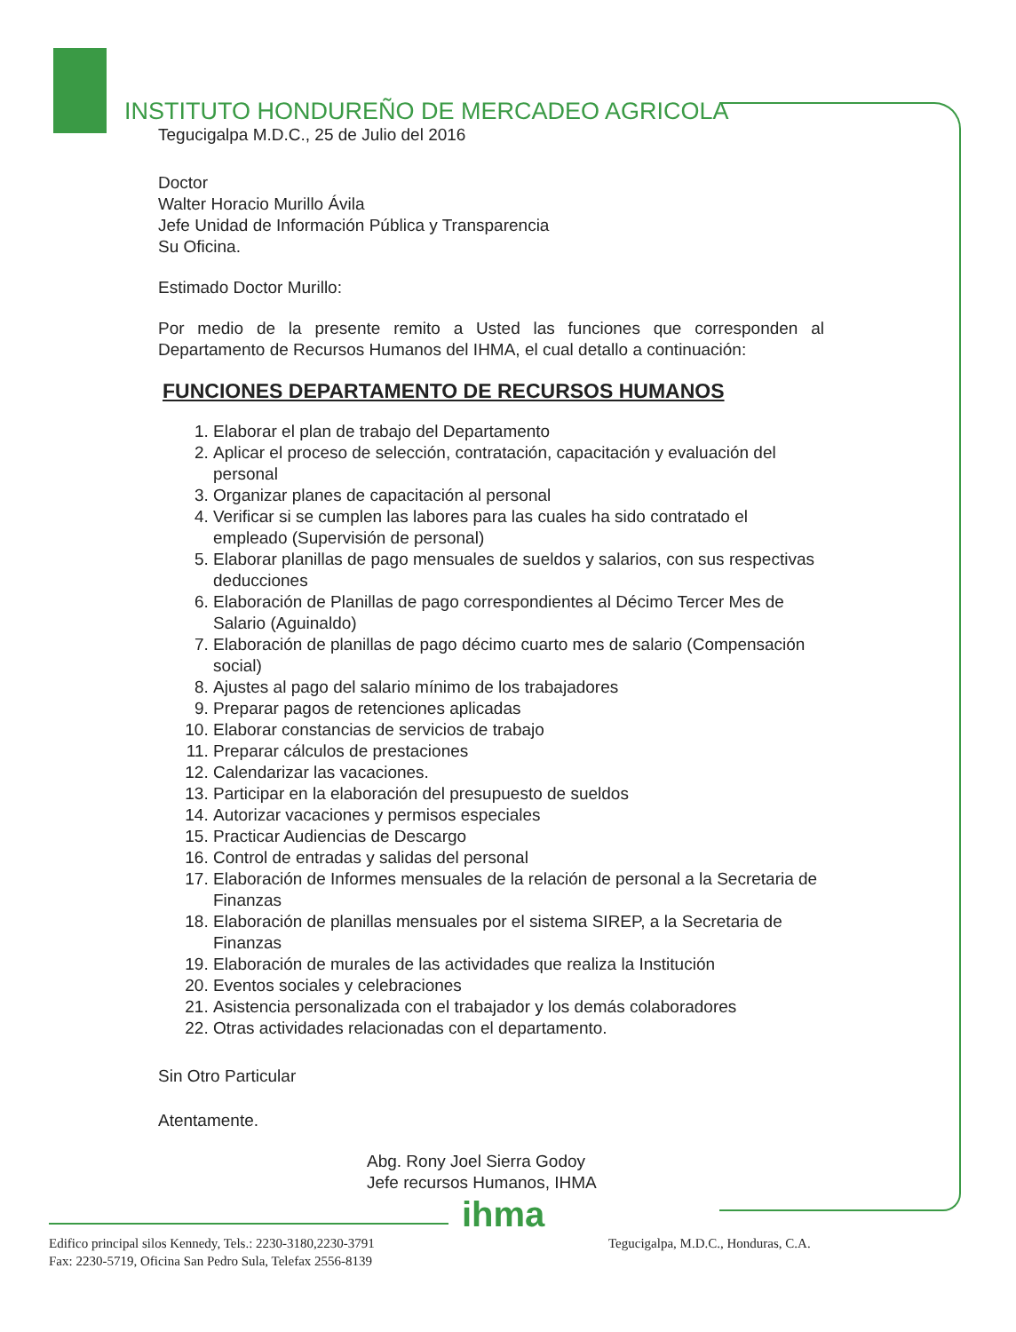INSTITUTO HONDUREÑO DE MERCADEO AGRICOLA
Tegucigalpa M.D.C., 25 de Julio del 2016
Doctor
Walter Horacio Murillo Ávila
Jefe Unidad de Información Pública y Transparencia
Su Oficina.
Estimado Doctor Murillo:
Por medio de la presente remito a Usted las funciones que corresponden al Departamento de Recursos Humanos del IHMA, el cual detallo a continuación:
FUNCIONES DEPARTAMENTO DE RECURSOS HUMANOS
1. Elaborar el plan de trabajo del Departamento
2. Aplicar el proceso de selección, contratación, capacitación y evaluación del personal
3. Organizar planes de capacitación al personal
4. Verificar si se cumplen las labores para las cuales ha sido contratado el empleado (Supervisión de personal)
5. Elaborar planillas de pago mensuales de sueldos y salarios, con sus respectivas deducciones
6. Elaboración de Planillas de pago correspondientes al Décimo Tercer Mes de Salario (Aguinaldo)
7. Elaboración de planillas de pago décimo cuarto mes de salario (Compensación social)
8. Ajustes al pago del salario mínimo de los trabajadores
9. Preparar pagos de retenciones aplicadas
10. Elaborar constancias de servicios de trabajo
11. Preparar cálculos de prestaciones
12. Calendarizar las vacaciones.
13. Participar en la elaboración del presupuesto de sueldos
14. Autorizar vacaciones y permisos especiales
15. Practicar Audiencias de Descargo
16. Control de entradas y salidas del personal
17. Elaboración de Informes mensuales de la relación de personal a la Secretaria de Finanzas
18. Elaboración de planillas mensuales por el sistema SIREP, a la Secretaria de Finanzas
19. Elaboración de murales de las actividades que realiza la Institución
20. Eventos sociales y celebraciones
21. Asistencia personalizada con el trabajador y los demás colaboradores
22. Otras actividades relacionadas con el departamento.
Sin Otro Particular
Atentamente.
Abg. Rony Joel Sierra Godoy
Jefe recursos Humanos, IHMA
ihma
Edifico principal silos Kennedy, Tels.: 2230-3180,2230-3791
Fax: 2230-5719, Oficina San Pedro Sula, Telefax 2556-8139
Tegucigalpa, M.D.C., Honduras, C.A.